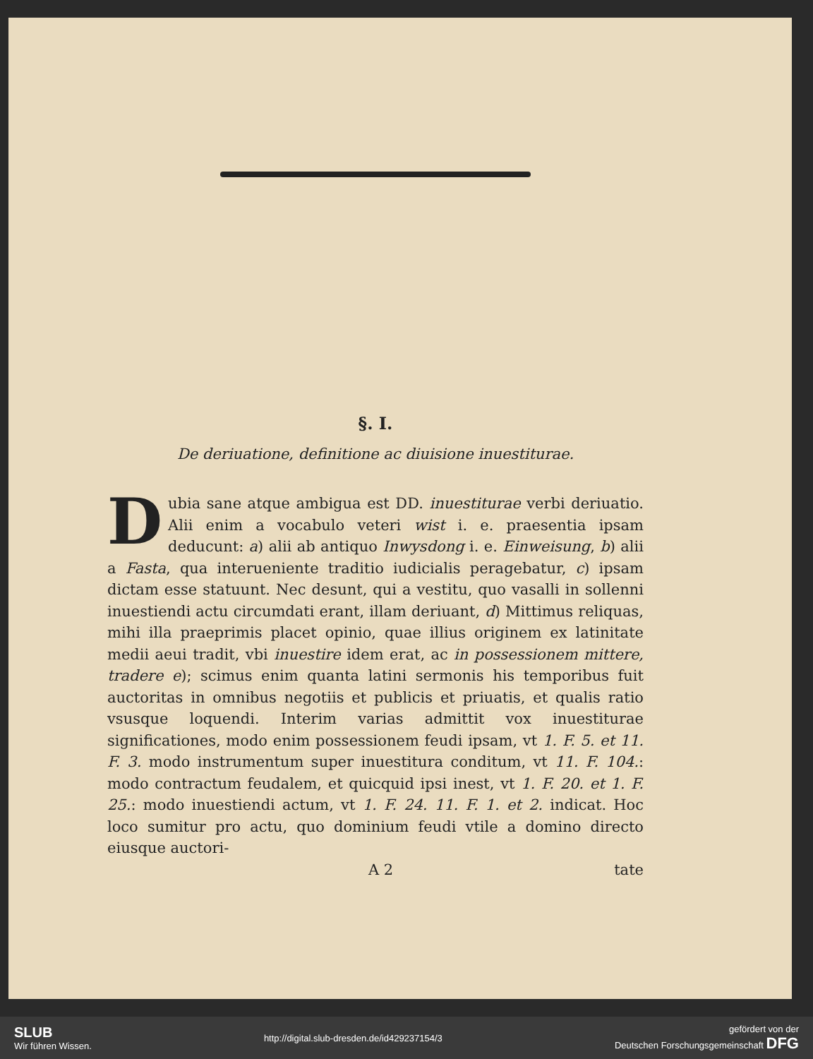§. I.
De deriuatione, definitione ac diuisione inuestiturae.
Dubia sane atque ambigua est DD. inuestiturae verbi deriuatio. Alii enim a vocabulo veteri wist i. e. praesentia ipsam deducunt: a) alii ab antiquo Inwysdong i. e. Einweisung, b) alii a Fasta, qua interueniente traditio iudicialis peragebatur, c) ipsam dictam esse statuunt. Nec desunt, qui a vestitu, quo vasalli in sollenni inuestiendi actu circumdati erant, illam deriuant, d) Mittimus reliquas, mihi illa praeprimis placet opinio, quae illius originem ex latinitate medii aeui tradit, vbi inuestire idem erat, ac in possessionem mittere, tradere e); scimus enim quanta latini sermonis his temporibus fuit auctoritas in omnibus negotiis et publicis et priuatis, et qualis ratio vsusque loquendi. Interim varias admittit vox inuestiturae significationes, modo enim possessionem feudi ipsam, vt 1. F. 5. et 11. F. 3. modo instrumentum super inuestitura conditum, vt 11. F. 104.: modo contractum feudalem, et quicquid ipsi inest, vt 1. F. 20. et 1. F. 25.: modo inuestiendi actum, vt 1. F. 24. 11. F. 1. et 2. indicat. Hoc loco sumitur pro actu, quo dominium feudi vtile a domino directo eiusque auctori-
A 2 tate
SLUB
Wir führen Wissen.
http://digital.slub-dresden.de/id429237154/3
gefördert von der
Deutschen Forschungsgemeinschaft DFG